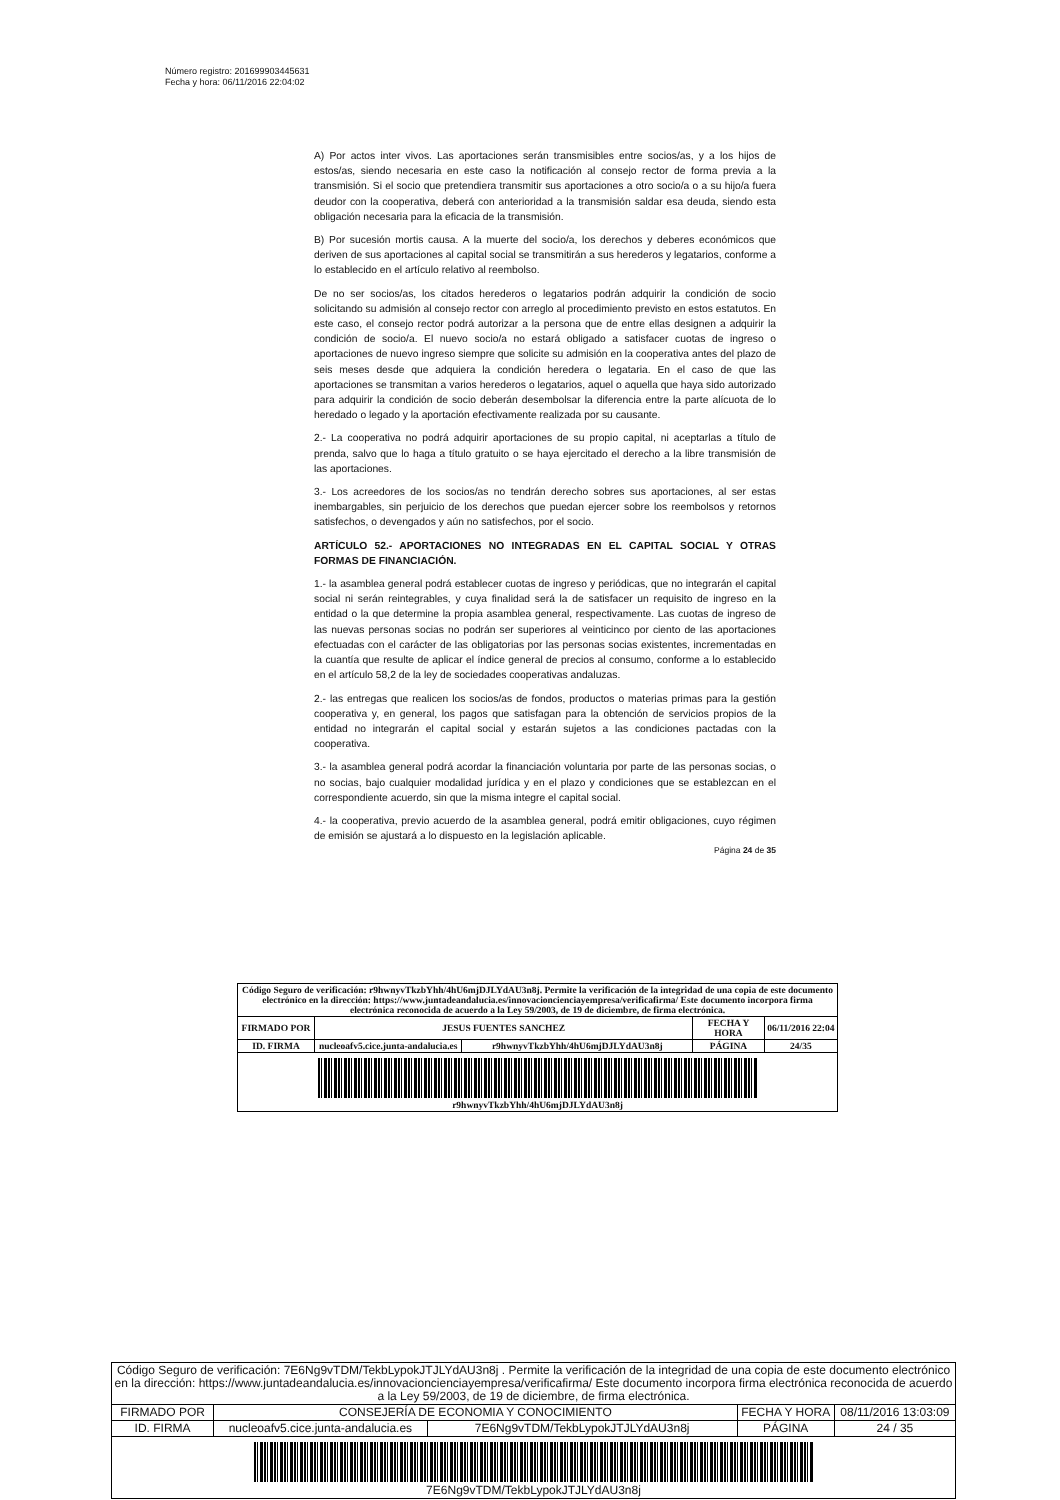Número registro: 201699903445631
Fecha y hora: 06/11/2016 22:04:02
A) Por actos inter vivos. Las aportaciones serán transmisibles entre socios/as, y a los hijos de estos/as, siendo necesaria en este caso la notificación al consejo rector de forma previa a la transmisión. Si el socio que pretendiera transmitir sus aportaciones a otro socio/a o a su hijo/a fuera deudor con la cooperativa, deberá con anterioridad a la transmisión saldar esa deuda, siendo esta obligación necesaria para la eficacia de la transmisión.
B) Por sucesión mortis causa. A la muerte del socio/a, los derechos y deberes económicos que deriven de sus aportaciones al capital social se transmitirán a sus herederos y legatarios, conforme a lo establecido en el artículo relativo al reembolso.
De no ser socios/as, los citados herederos o legatarios podrán adquirir la condición de socio solicitando su admisión al consejo rector con arreglo al procedimiento previsto en estos estatutos. En este caso, el consejo rector podrá autorizar a la persona que de entre ellas designen a adquirir la condición de socio/a. El nuevo socio/a no estará obligado a satisfacer cuotas de ingreso o aportaciones de nuevo ingreso siempre que solicite su admisión en la cooperativa antes del plazo de seis meses desde que adquiera la condición heredera o legataria. En el caso de que las aportaciones se transmitan a varios herederos o legatarios, aquel o aquella que haya sido autorizado para adquirir la condición de socio deberán desembolsar la diferencia entre la parte alícuota de lo heredado o legado y la aportación efectivamente realizada por su causante.
2.- La cooperativa no podrá adquirir aportaciones de su propio capital, ni aceptarlas a título de prenda, salvo que lo haga a título gratuito o se haya ejercitado el derecho a la libre transmisión de las aportaciones.
3.- Los acreedores de los socios/as no tendrán derecho sobres sus aportaciones, al ser estas inembargables, sin perjuicio de los derechos que puedan ejercer sobre los reembolsos y retornos satisfechos, o devengados y aún no satisfechos, por el socio.
ARTÍCULO 52.- APORTACIONES NO INTEGRADAS EN EL CAPITAL SOCIAL Y OTRAS FORMAS DE FINANCIACIÓN.
1.- la asamblea general podrá establecer cuotas de ingreso y periódicas, que no integrarán el capital social ni serán reintegrables, y cuya finalidad será la de satisfacer un requisito de ingreso en la entidad o la que determine la propia asamblea general, respectivamente. Las cuotas de ingreso de las nuevas personas socias no podrán ser superiores al veinticinco por ciento de las aportaciones efectuadas con el carácter de las obligatorias por las personas socias existentes, incrementadas en la cuantía que resulte de aplicar el índice general de precios al consumo, conforme a lo establecido en el artículo 58,2 de la ley de sociedades cooperativas andaluzas.
2.- las entregas que realicen los socios/as de fondos, productos o materias primas para la gestión cooperativa y, en general, los pagos que satisfagan para la obtención de servicios propios de la entidad no integrarán el capital social y estarán sujetos a las condiciones pactadas con la cooperativa.
3.- la asamblea general podrá acordar la financiación voluntaria por parte de las personas socias, o no socias, bajo cualquier modalidad jurídica y en el plazo y condiciones que se establezcan en el correspondiente acuerdo, sin que la misma integre el capital social.
4.- la cooperativa, previo acuerdo de la asamblea general, podrá emitir obligaciones, cuyo régimen de emisión se ajustará a lo dispuesto en la legislación aplicable.
Página 24 de 35
| Código Seguro de verificación: r9hwnyvTkzbYhh/4hU6mjDJLYdAU3n8j. Permite la verificación de la integridad de una copia de este documento electrónico en la dirección: https://www.juntadeandalucia.es/innovacioncienciayempresa/verificafirma/ Este documento incorpora firma electrónica reconocida de acuerdo a la Ley 59/2003, de 19 de diciembre, de firma electrónica. | | | | |
| FIRMADO POR | JESUS FUENTES SANCHEZ | | FECHA Y HORA | 06/11/2016 22:04 |
| ID. FIRMA | nucleoafv5.cice.junta-andalucia.es | r9hwnyvTkzbYhh/4hU6mjDJLYdAU3n8j | PÁGINA | 24/35 |
| r9hwnyvTkzbYhh/4hU6mjDJLYdAU3n8j | | | | |
| Código Seguro de verificación: 7E6Ng9vTDM/TekbLypokJTJLYdAU3n8j . Permite la verificación de la integridad de una copia de este documento electrónico en la dirección: https://www.juntadeandalucia.es/innovacioncienciayempresa/verificafirma/ Este documento incorpora firma electrónica reconocida de acuerdo a la Ley 59/2003, de 19 de diciembre, de firma electrónica. | | | | |
| FIRMADO POR | CONSEJERÍA DE ECONOMIA Y CONOCIMIENTO | | FECHA Y HORA | 08/11/2016 13:03:09 |
| ID. FIRMA | nucleoafv5.cice.junta-andalucia.es | 7E6Ng9vTDM/TekbLypokJTJLYdAU3n8j | PÁGINA | 24 / 35 |
| 7E6Ng9vTDM/TekbLypokJTJLYdAU3n8j | | | | |